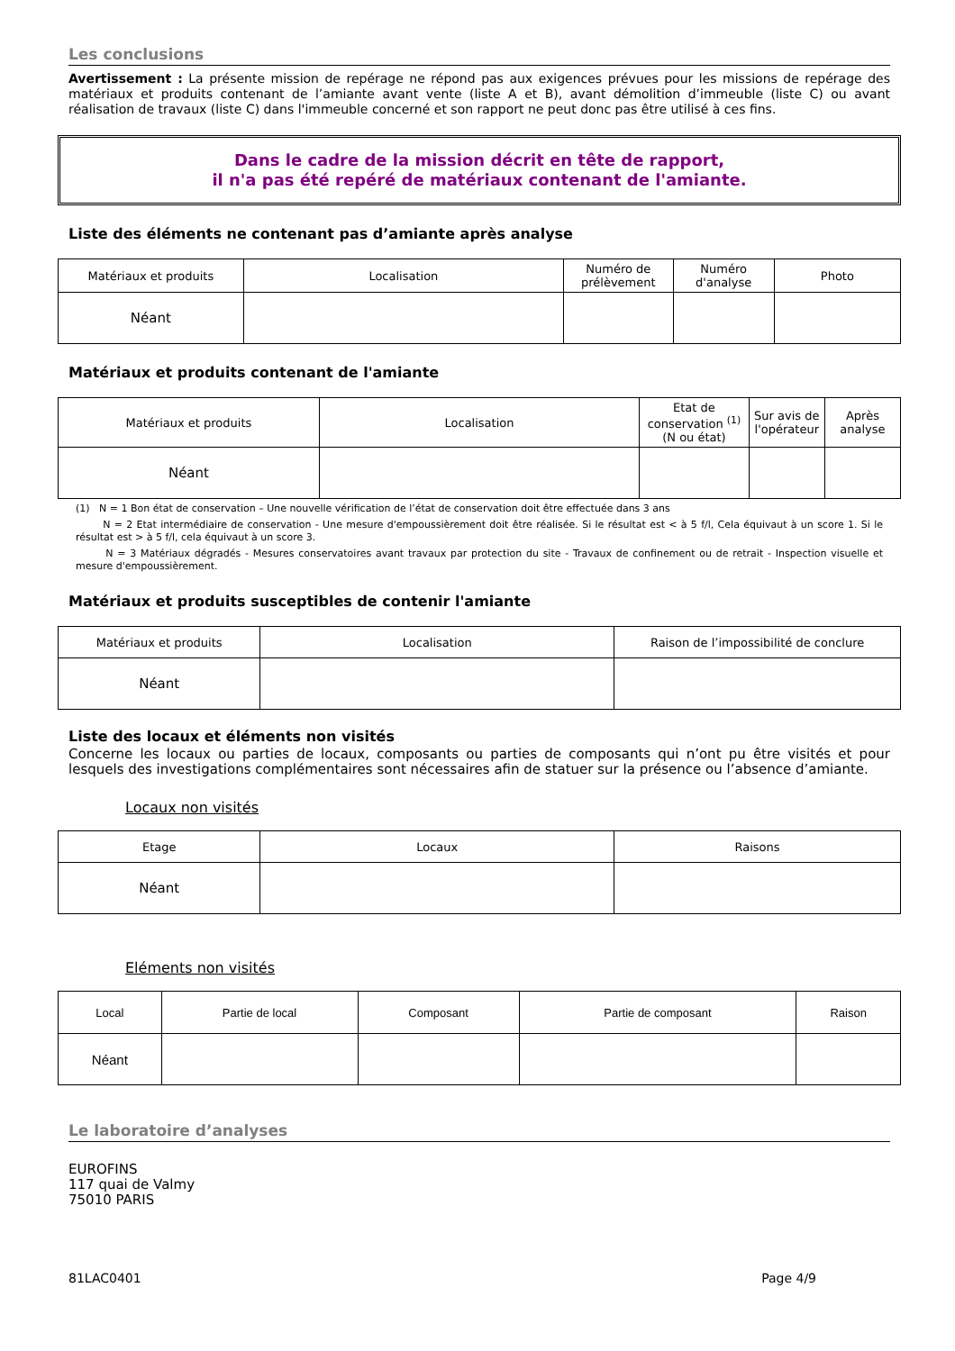Les conclusions
Avertissement : La présente mission de repérage ne répond pas aux exigences prévues pour les missions de repérage des matériaux et produits contenant de l’amiante avant vente (liste A et B), avant démolition d’immeuble (liste C) ou avant réalisation de travaux (liste C) dans l'immeuble concerné et son rapport ne peut donc pas être utilisé à ces fins.
Dans le cadre de la mission décrit en tête de rapport,
il n'a pas été repéré de matériaux contenant de l'amiante.
Liste des éléments ne contenant pas d’amiante après analyse
| Matériaux et produits | Localisation | Numéro de prélèvement | Numéro d'analyse | Photo |
| --- | --- | --- | --- | --- |
| Néant | | | | |
Matériaux et produits contenant de l'amiante
| Matériaux et produits | Localisation | Etat de conservation <sup>(1)</sup> (N ou état) | Sur avis de l'opérateur | Après analyse |
| --- | --- | --- | --- | --- |
| Néant | | | | |
(1) N = 1 Bon état de conservation – Une nouvelle vérification de l’état de conservation doit être effectuée dans 3 ans
N = 2 Etat intermédiaire de conservation - Une mesure d'empoussièrement doit être réalisée. Si le résultat est < à 5 f/l, Cela équivaut à un score 1. Si le résultat est > à 5 f/l, cela équivaut à un score 3.
N = 3 Matériaux dégradés - Mesures conservatoires avant travaux par protection du site - Travaux de confinement ou de retrait - Inspection visuelle et mesure d'empoussièrement.
Matériaux et produits susceptibles de contenir l'amiante
| Matériaux et produits | Localisation | Raison de l’impossibilité de conclure |
| --- | --- | --- |
| Néant | | |
Liste des locaux et éléments non visités
Concerne les locaux ou parties de locaux, composants ou parties de composants qui n’ont pu être visités et pour lesquels des investigations complémentaires sont nécessaires afin de statuer sur la présence ou l’absence d’amiante.
Locaux non visités
| Etage | Locaux | Raisons |
| --- | --- | --- |
| Néant | | |
Eléments non visités
| Local | Partie de local | Composant | Partie de composant | Raison |
| --- | --- | --- | --- | --- |
| Néant | | | | |
Le laboratoire d’analyses
EUROFINS
117 quai de Valmy
75010 PARIS
81LAC0401 Page 4/9